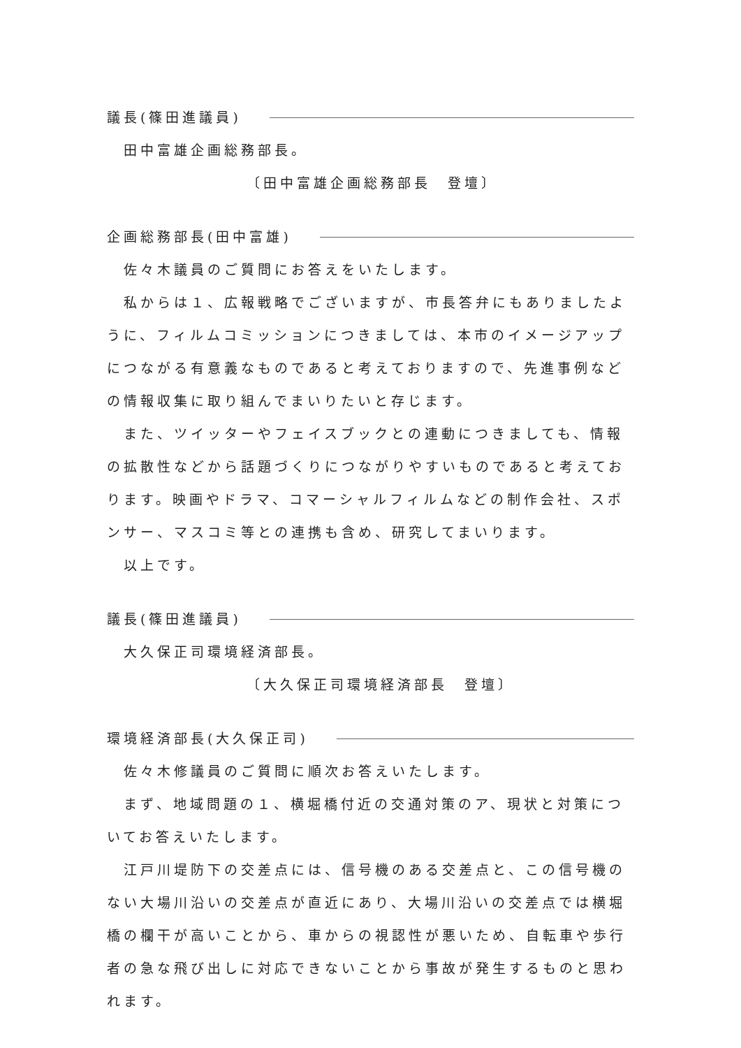議長(篠田進議員)
田中富雄企画総務部長。
〔田中富雄企画総務部長　登壇〕
企画総務部長(田中富雄)
佐々木議員のご質問にお答えをいたします。
私からは１、広報戦略でございますが、市長答弁にもありましたように、フィルムコミッションにつきましては、本市のイメージアップにつながる有意義なものであると考えておりますので、先進事例などの情報収集に取り組んでまいりたいと存じます。
また、ツイッターやフェイスブックとの連動につきましても、情報の拡散性などから話題づくりにつながりやすいものであると考えております。映画やドラマ、コマーシャルフィルムなどの制作会社、スポンサー、マスコミ等との連携も含め、研究してまいります。
以上です。
議長(篠田進議員)
大久保正司環境経済部長。
〔大久保正司環境経済部長　登壇〕
環境経済部長(大久保正司)
佐々木修議員のご質問に順次お答えいたします。
まず、地域問題の１、横堀橋付近の交通対策のア、現状と対策についてお答えいたします。
江戸川堤防下の交差点には、信号機のある交差点と、この信号機のない大場川沿いの交差点が直近にあり、大場川沿いの交差点では横堀橋の欄干が高いことから、車からの視認性が悪いため、自転車や歩行者の急な飛び出しに対応できないことから事故が発生するものと思われます。